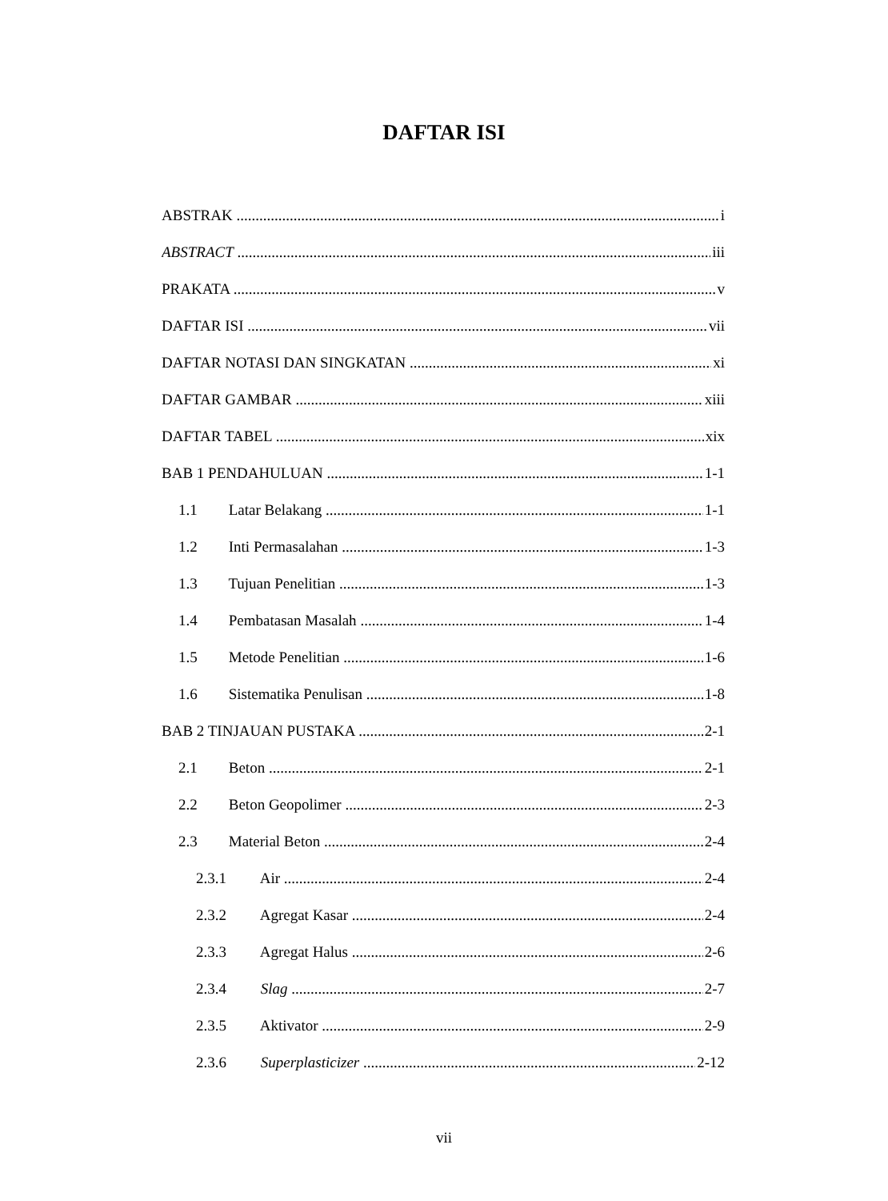DAFTAR ISI
ABSTRAK i
ABSTRACT iii
PRAKATA v
DAFTAR ISI vii
DAFTAR NOTASI DAN SINGKATAN xi
DAFTAR GAMBAR xiii
DAFTAR TABEL xix
BAB 1 PENDAHULUAN 1-1
1.1 Latar Belakang 1-1
1.2 Inti Permasalahan 1-3
1.3 Tujuan Penelitian 1-3
1.4 Pembatasan Masalah 1-4
1.5 Metode Penelitian 1-6
1.6 Sistematika Penulisan 1-8
BAB 2 TINJAUAN PUSTAKA 2-1
2.1 Beton 2-1
2.2 Beton Geopolimer 2-3
2.3 Material Beton 2-4
2.3.1 Air 2-4
2.3.2 Agregat Kasar 2-4
2.3.3 Agregat Halus 2-6
2.3.4 Slag 2-7
2.3.5 Aktivator 2-9
2.3.6 Superplasticizer 2-12
vii